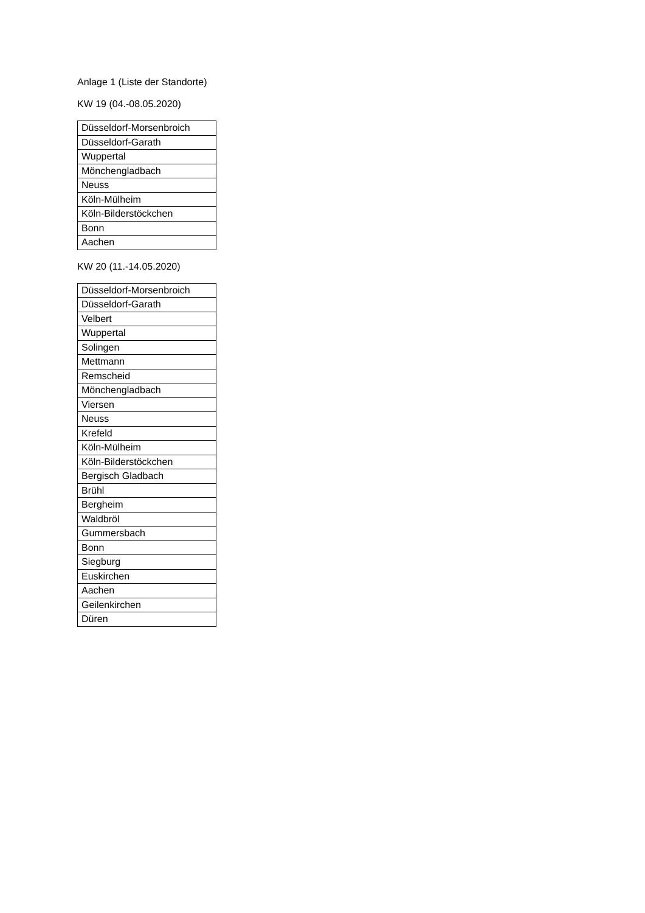Anlage 1 (Liste der Standorte)
KW 19 (04.-08.05.2020)
| Düsseldorf-Morsenbroich |
| Düsseldorf-Garath |
| Wuppertal |
| Mönchengladbach |
| Neuss |
| Köln-Mülheim |
| Köln-Bilderstöckchen |
| Bonn |
| Aachen |
KW 20 (11.-14.05.2020)
| Düsseldorf-Morsenbroich |
| Düsseldorf-Garath |
| Velbert |
| Wuppertal |
| Solingen |
| Mettmann |
| Remscheid |
| Mönchengladbach |
| Viersen |
| Neuss |
| Krefeld |
| Köln-Mülheim |
| Köln-Bilderstöckchen |
| Bergisch Gladbach |
| Brühl |
| Bergheim |
| Waldbröl |
| Gummersbach |
| Bonn |
| Siegburg |
| Euskirchen |
| Aachen |
| Geilenkirchen |
| Düren |